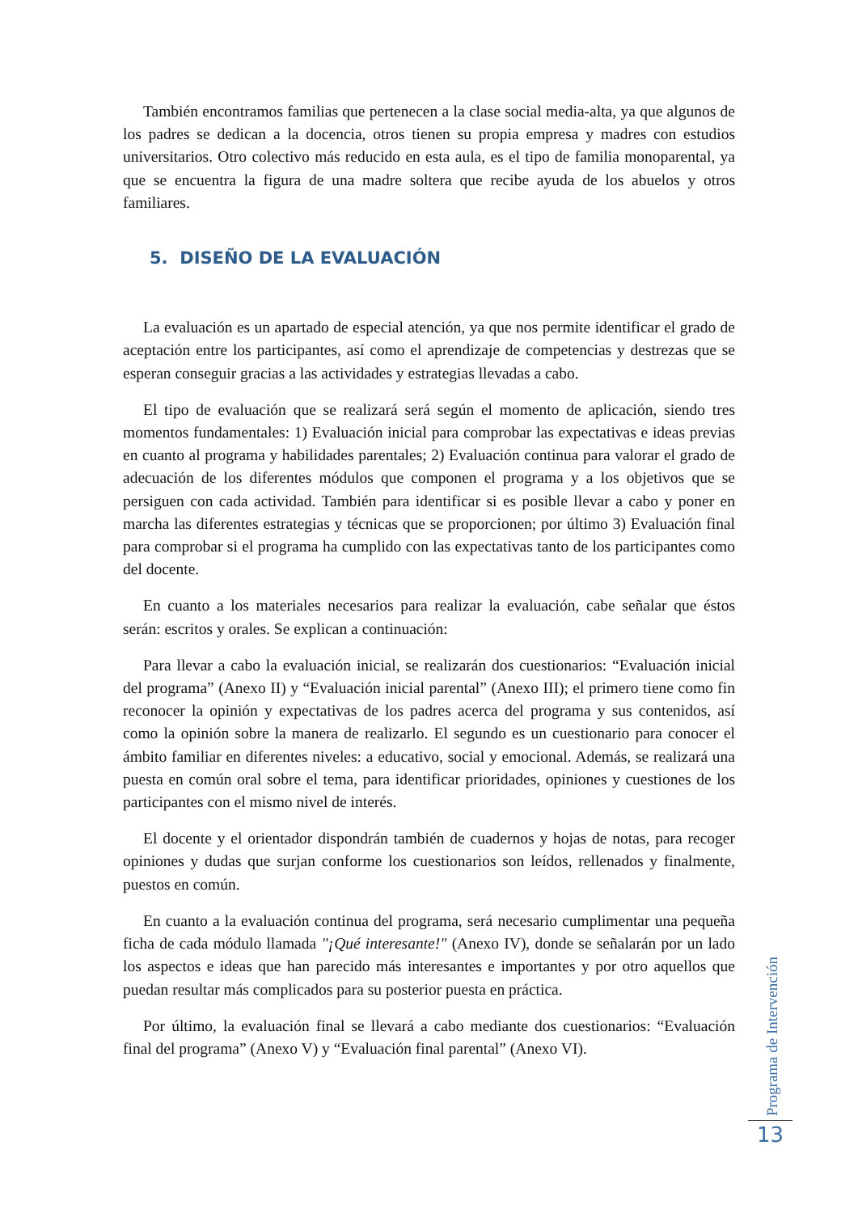También encontramos familias que pertenecen a la clase social media-alta, ya que algunos de los padres se dedican a la docencia, otros tienen su propia empresa y madres con estudios universitarios. Otro colectivo más reducido en esta aula, es el tipo de familia monoparental, ya que se encuentra la figura de una madre soltera que recibe ayuda de los abuelos y otros familiares.
5. DISEÑO DE LA EVALUACIÓN
La evaluación es un apartado de especial atención, ya que nos permite identificar el grado de aceptación entre los participantes, así como el aprendizaje de competencias y destrezas que se esperan conseguir gracias a las actividades y estrategias llevadas a cabo.
El tipo de evaluación que se realizará será según el momento de aplicación, siendo tres momentos fundamentales: 1) Evaluación inicial para comprobar las expectativas e ideas previas en cuanto al programa y habilidades parentales; 2) Evaluación continua para valorar el grado de adecuación de los diferentes módulos que componen el programa y a los objetivos que se persiguen con cada actividad. También para identificar si es posible llevar a cabo y poner en marcha las diferentes estrategias y técnicas que se proporcionen; por último 3) Evaluación final para comprobar si el programa ha cumplido con las expectativas tanto de los participantes como del docente.
En cuanto a los materiales necesarios para realizar la evaluación, cabe señalar que éstos serán: escritos y orales. Se explican a continuación:
Para llevar a cabo la evaluación inicial, se realizarán dos cuestionarios: “Evaluación inicial del programa” (Anexo II) y “Evaluación inicial parental” (Anexo III); el primero tiene como fin reconocer la opinión y expectativas de los padres acerca del programa y sus contenidos, así como la opinión sobre la manera de realizarlo. El segundo es un cuestionario para conocer el ámbito familiar en diferentes niveles: a educativo, social y emocional. Además, se realizará una puesta en común oral sobre el tema, para identificar prioridades, opiniones y cuestiones de los participantes con el mismo nivel de interés.
El docente y el orientador dispondrán también de cuadernos y hojas de notas, para recoger opiniones y dudas que surjan conforme los cuestionarios son leídos, rellenados y finalmente, puestos en común.
En cuanto a la evaluación continua del programa, será necesario cumplimentar una pequeña ficha de cada módulo llamada "¡Qué interesante!" (Anexo IV), donde se señalarán por un lado los aspectos e ideas que han parecido más interesantes e importantes y por otro aquellos que puedan resultar más complicados para su posterior puesta en práctica.
Por último, la evaluación final se llevará a cabo mediante dos cuestionarios: “Evaluación final del programa” (Anexo V) y “Evaluación final parental” (Anexo VI).
Programa de Intervención
13